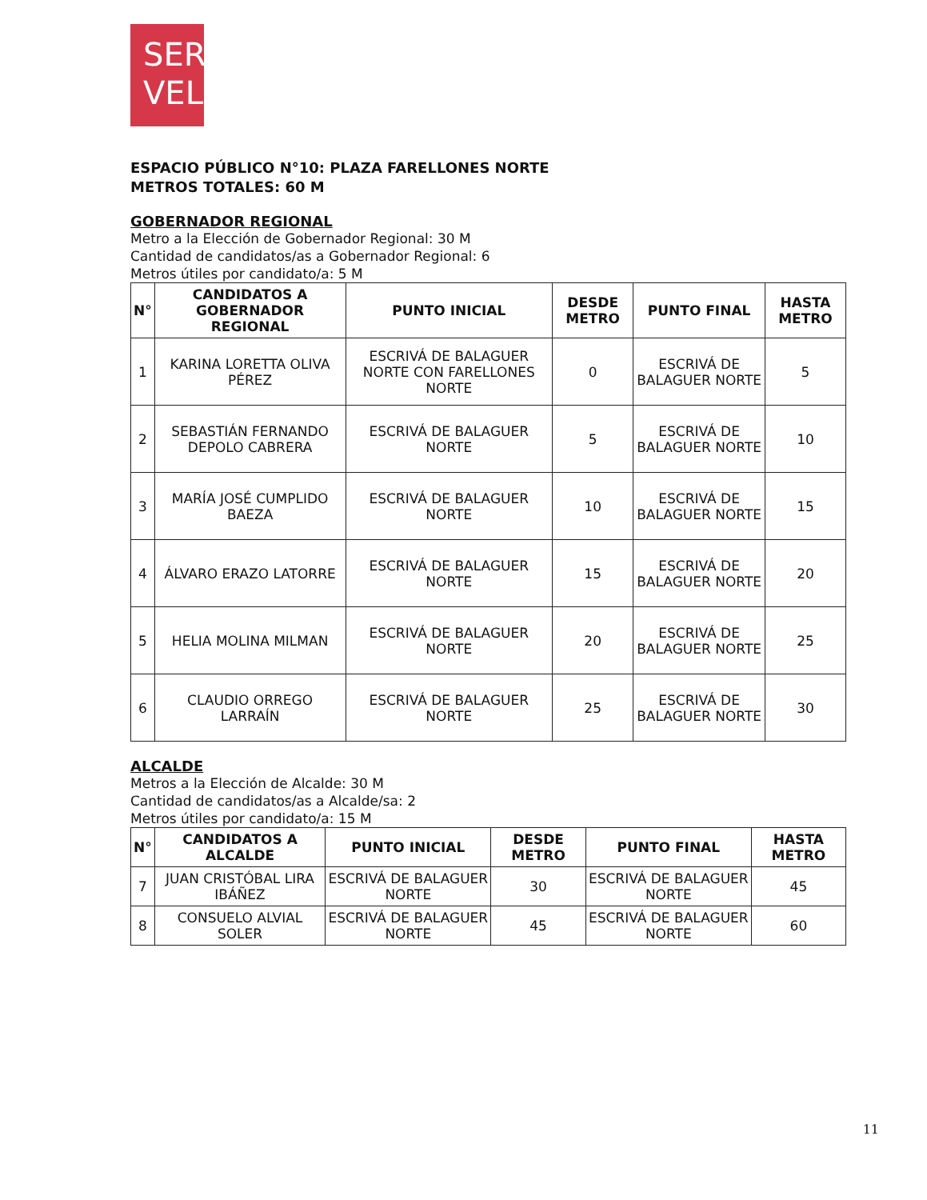SER
VEL
ESPACIO PÚBLICO N°10: PLAZA FARELLONES NORTE
METROS TOTALES: 60 M
GOBERNADOR REGIONAL
Metro a la Elección de Gobernador Regional: 30 M
Cantidad de candidatos/as a Gobernador Regional: 6
Metros útiles por candidato/a: 5 M
| N° | CANDIDATOS A GOBERNADOR REGIONAL | PUNTO INICIAL | DESDE METRO | PUNTO FINAL | HASTA METRO |
| --- | --- | --- | --- | --- | --- |
| 1 | KARINA LORETTA OLIVA PÉREZ | ESCRIVÁ DE BALAGUER NORTE CON FARELLONES NORTE | 0 | ESCRIVÁ DE BALAGUER NORTE | 5 |
| 2 | SEBASTIÁN FERNANDO DEPOLO CABRERA | ESCRIVÁ DE BALAGUER NORTE | 5 | ESCRIVÁ DE BALAGUER NORTE | 10 |
| 3 | MARÍA JOSÉ CUMPLIDO BAEZA | ESCRIVÁ DE BALAGUER NORTE | 10 | ESCRIVÁ DE BALAGUER NORTE | 15 |
| 4 | ÁLVARO ERAZO LATORRE | ESCRIVÁ DE BALAGUER NORTE | 15 | ESCRIVÁ DE BALAGUER NORTE | 20 |
| 5 | HELIA MOLINA MILMAN | ESCRIVÁ DE BALAGUER NORTE | 20 | ESCRIVÁ DE BALAGUER NORTE | 25 |
| 6 | CLAUDIO ORREGO LARRAÍN | ESCRIVÁ DE BALAGUER NORTE | 25 | ESCRIVÁ DE BALAGUER NORTE | 30 |
ALCALDE
Metros a la Elección de Alcalde: 30 M
Cantidad de candidatos/as a Alcalde/sa: 2
Metros útiles por candidato/a: 15 M
| N° | CANDIDATOS A ALCALDE | PUNTO INICIAL | DESDE METRO | PUNTO FINAL | HASTA METRO |
| --- | --- | --- | --- | --- | --- |
| 7 | JUAN CRISTÓBAL LIRA IBÁÑEZ | ESCRIVÁ DE BALAGUER NORTE | 30 | ESCRIVÁ DE BALAGUER NORTE | 45 |
| 8 | CONSUELO ALVIAL SOLER | ESCRIVÁ DE BALAGUER NORTE | 45 | ESCRIVÁ DE BALAGUER NORTE | 60 |
11